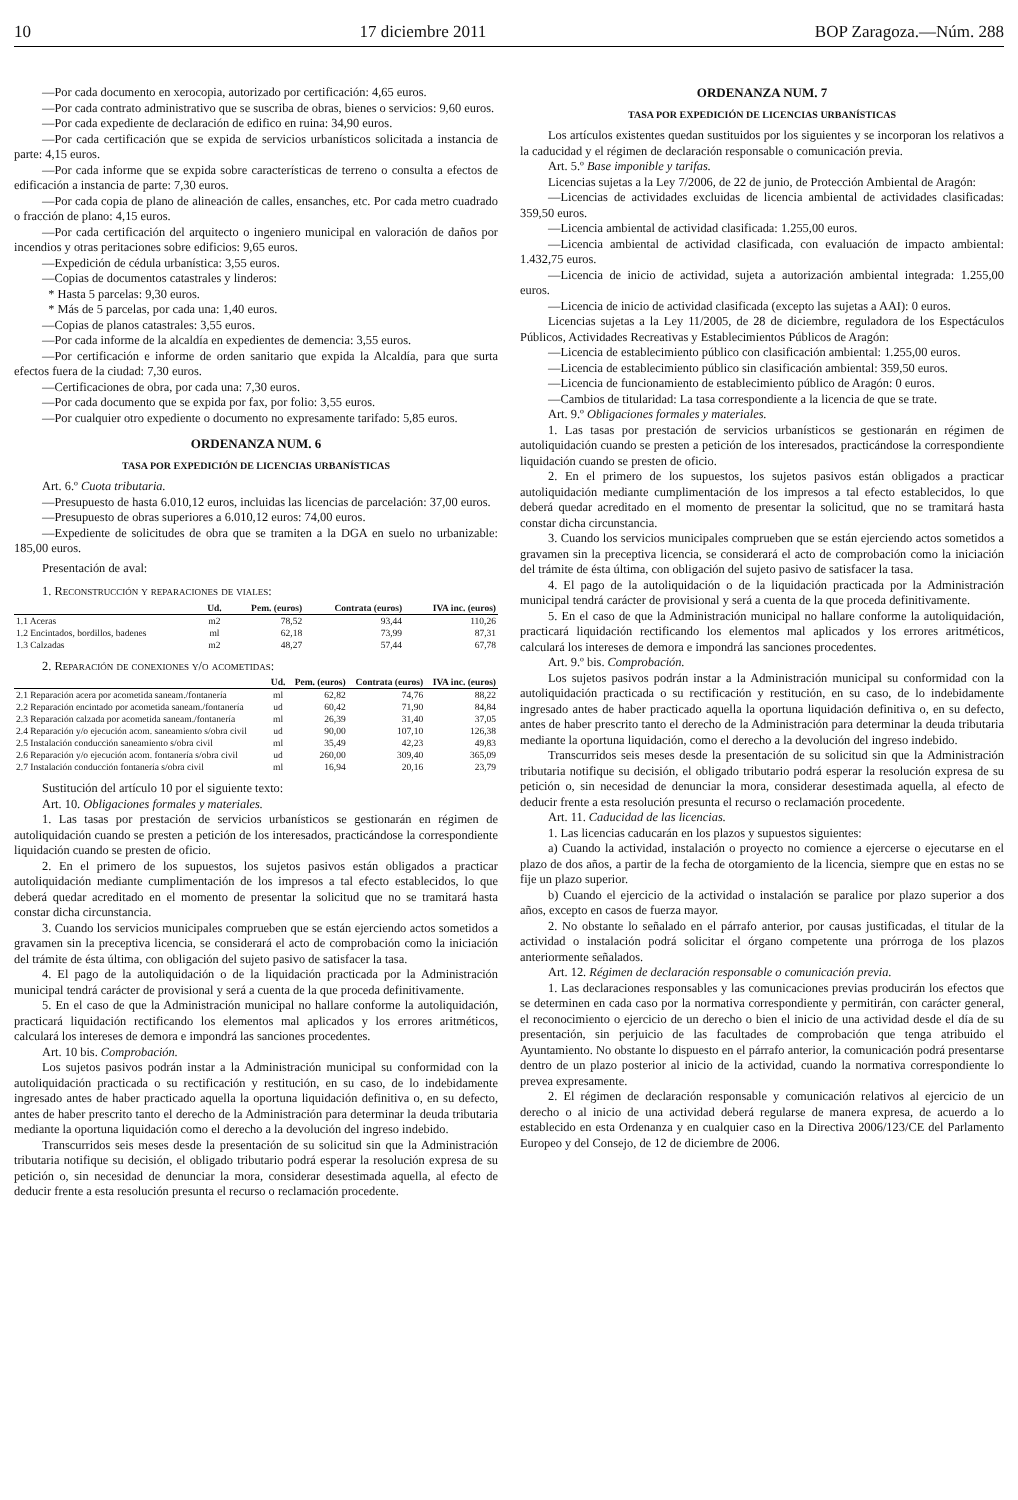10 17 diciembre 2011 BOP Zaragoza.—Núm. 288
—Por cada documento en xerocopia, autorizado por certificación: 4,65 euros.
—Por cada contrato administrativo que se suscriba de obras, bienes o servicios: 9,60 euros.
—Por cada expediente de declaración de edifico en ruina: 34,90 euros.
—Por cada certificación que se expida de servicios urbanísticos solicitada a instancia de parte: 4,15 euros.
—Por cada informe que se expida sobre características de terreno o consulta a efectos de edificación a instancia de parte: 7,30 euros.
—Por cada copia de plano de alineación de calles, ensanches, etc. Por cada metro cuadrado o fracción de plano: 4,15 euros.
—Por cada certificación del arquitecto o ingeniero municipal en valoración de daños por incendios y otras peritaciones sobre edificios: 9,65 euros.
—Expedición de cédula urbanística: 3,55 euros.
—Copias de documentos catastrales y linderos:
* Hasta 5 parcelas: 9,30 euros.
* Más de 5 parcelas, por cada una: 1,40 euros.
—Copias de planos catastrales: 3,55 euros.
—Por cada informe de la alcaldía en expedientes de demencia: 3,55 euros.
—Por certificación e informe de orden sanitario que expida la Alcaldía, para que surta efectos fuera de la ciudad: 7,30 euros.
—Certificaciones de obra, por cada una: 7,30 euros.
—Por cada documento que se expida por fax, por folio: 3,55 euros.
—Por cualquier otro expediente o documento no expresamente tarifado: 5,85 euros.
ORDENANZA NUM. 6
TASA POR EXPEDICIÓN DE LICENCIAS URBANÍSTICAS
Art. 6.º Cuota tributaria.
—Presupuesto de hasta 6.010,12 euros, incluidas las licencias de parcelación: 37,00 euros.
—Presupuesto de obras superiores a 6.010,12 euros: 74,00 euros.
—Expediente de solicitudes de obra que se tramiten a la DGA en suelo no urbanizable: 185,00 euros.
Presentación de aval:
1. Reconstrucción y reparaciones de viales:
| | Ud. | Pem. (euros) | Contrata (euros) | IVA inc. (euros) |
| --- | --- | --- | --- | --- |
| 1.1 Aceras | m2 | 78,52 | 93,44 | 110,26 |
| 1.2 Encintados, bordillos, badenes | ml | 62,18 | 73,99 | 87,31 |
| 1.3 Calzadas | m2 | 48,27 | 57,44 | 67,78 |
2. Reparación de conexiones y/o acometidas:
| | Ud. | Pem. (euros) | Contrata (euros) | IVA inc. (euros) |
| --- | --- | --- | --- | --- |
| 2.1 Reparación acera por acometida saneam./fontanería | ml | 62,82 | 74,76 | 88,22 |
| 2.2 Reparación encintado por acometida saneam./fontanería | ud | 60,42 | 71,90 | 84,84 |
| 2.3 Reparación calzada por acometida saneam./fontanería | ml | 26,39 | 31,40 | 37,05 |
| 2.4 Reparación y/o ejecución acom. saneamiento s/obra civil | ud | 90,00 | 107,10 | 126,38 |
| 2.5 Instalación conducción saneamiento s/obra civil | ml | 35,49 | 42,23 | 49,83 |
| 2.6 Reparación y/o ejecución acom. fontanería s/obra civil | ud | 260,00 | 309,40 | 365,09 |
| 2.7 Instalación conducción fontanería s/obra civil | ml | 16,94 | 20,16 | 23,79 |
Sustitución del artículo 10 por el siguiente texto:
Art. 10. Obligaciones formales y materiales.
1. Las tasas por prestación de servicios urbanísticos se gestionarán en régimen de autoliquidación cuando se presten a petición de los interesados, practicándose la correspondiente liquidación cuando se presten de oficio.
2. En el primero de los supuestos, los sujetos pasivos están obligados a practicar autoliquidación mediante cumplimentación de los impresos a tal efecto establecidos, lo que deberá quedar acreditado en el momento de presentar la solicitud que no se tramitará hasta constar dicha circunstancia.
3. Cuando los servicios municipales comprueben que se están ejerciendo actos sometidos a gravamen sin la preceptiva licencia, se considerará el acto de comprobación como la iniciación del trámite de ésta última, con obligación del sujeto pasivo de satisfacer la tasa.
4. El pago de la autoliquidación o de la liquidación practicada por la Administración municipal tendrá carácter de provisional y será a cuenta de la que proceda definitivamente.
5. En el caso de que la Administración municipal no hallare conforme la autoliquidación, practicará liquidación rectificando los elementos mal aplicados y los errores aritméticos, calculará los intereses de demora e impondrá las sanciones procedentes.
Art. 10 bis. Comprobación.
Los sujetos pasivos podrán instar a la Administración municipal su conformidad con la autoliquidación practicada o su rectificación y restitución, en su caso, de lo indebidamente ingresado antes de haber practicado aquella la oportuna liquidación definitiva o, en su defecto, antes de haber prescrito tanto el derecho de la Administración para determinar la deuda tributaria mediante la oportuna liquidación como el derecho a la devolución del ingreso indebido.
Transcurridos seis meses desde la presentación de su solicitud sin que la Administración tributaria notifique su decisión, el obligado tributario podrá esperar la resolución expresa de su petición o, sin necesidad de denunciar la mora, considerar desestimada aquella, al efecto de deducir frente a esta resolución presunta el recurso o reclamación procedente.
ORDENANZA NUM. 7
TASA POR EXPEDICIÓN DE LICENCIAS URBANÍSTICAS
Los artículos existentes quedan sustituidos por los siguientes y se incorporan los relativos a la caducidad y el régimen de declaración responsable o comunicación previa.
Art. 5.º Base imponible y tarifas.
Licencias sujetas a la Ley 7/2006, de 22 de junio, de Protección Ambiental de Aragón:
—Licencias de actividades excluidas de licencia ambiental de actividades clasificadas: 359,50 euros.
—Licencia ambiental de actividad clasificada: 1.255,00 euros.
—Licencia ambiental de actividad clasificada, con evaluación de impacto ambiental: 1.432,75 euros.
—Licencia de inicio de actividad, sujeta a autorización ambiental integrada: 1.255,00 euros.
—Licencia de inicio de actividad clasificada (excepto las sujetas a AAI): 0 euros.
Licencias sujetas a la Ley 11/2005, de 28 de diciembre, reguladora de los Espectáculos Públicos, Actividades Recreativas y Establecimientos Públicos de Aragón:
—Licencia de establecimiento público con clasificación ambiental: 1.255,00 euros.
—Licencia de establecimiento público sin clasificación ambiental: 359,50 euros.
—Licencia de funcionamiento de establecimiento público de Aragón: 0 euros.
—Cambios de titularidad: La tasa correspondiente a la licencia de que se trate.
Art. 9.º Obligaciones formales y materiales.
1. Las tasas por prestación de servicios urbanísticos se gestionarán en régimen de autoliquidación cuando se presten a petición de los interesados, practicándose la correspondiente liquidación cuando se presten de oficio.
2. En el primero de los supuestos, los sujetos pasivos están obligados a practicar autoliquidación mediante cumplimentación de los impresos a tal efecto establecidos, lo que deberá quedar acreditado en el momento de presentar la solicitud, que no se tramitará hasta constar dicha circunstancia.
3. Cuando los servicios municipales comprueben que se están ejerciendo actos sometidos a gravamen sin la preceptiva licencia, se considerará el acto de comprobación como la iniciación del trámite de ésta última, con obligación del sujeto pasivo de satisfacer la tasa.
4. El pago de la autoliquidación o de la liquidación practicada por la Administración municipal tendrá carácter de provisional y será a cuenta de la que proceda definitivamente.
5. En el caso de que la Administración municipal no hallare conforme la autoliquidación, practicará liquidación rectificando los elementos mal aplicados y los errores aritméticos, calculará los intereses de demora e impondrá las sanciones procedentes.
Art. 9.º bis. Comprobación.
Los sujetos pasivos podrán instar a la Administración municipal su conformidad con la autoliquidación practicada o su rectificación y restitución, en su caso, de lo indebidamente ingresado antes de haber practicado aquella la oportuna liquidación definitiva o, en su defecto, antes de haber prescrito tanto el derecho de la Administración para determinar la deuda tributaria mediante la oportuna liquidación, como el derecho a la devolución del ingreso indebido.
Transcurridos seis meses desde la presentación de su solicitud sin que la Administración tributaria notifique su decisión, el obligado tributario podrá esperar la resolución expresa de su petición o, sin necesidad de denunciar la mora, considerar desestimada aquella, al efecto de deducir frente a esta resolución presunta el recurso o reclamación procedente.
Art. 11. Caducidad de las licencias.
1. Las licencias caducarán en los plazos y supuestos siguientes:
a) Cuando la actividad, instalación o proyecto no comience a ejercerse o ejecutarse en el plazo de dos años, a partir de la fecha de otorgamiento de la licencia, siempre que en estas no se fije un plazo superior.
b) Cuando el ejercicio de la actividad o instalación se paralice por plazo superior a dos años, excepto en casos de fuerza mayor.
2. No obstante lo señalado en el párrafo anterior, por causas justificadas, el titular de la actividad o instalación podrá solicitar el órgano competente una prórroga de los plazos anteriormente señalados.
Art. 12. Régimen de declaración responsable o comunicación previa.
1. Las declaraciones responsables y las comunicaciones previas producirán los efectos que se determinen en cada caso por la normativa correspondiente y permitirán, con carácter general, el reconocimiento o ejercicio de un derecho o bien el inicio de una actividad desde el día de su presentación, sin perjuicio de las facultades de comprobación que tenga atribuido el Ayuntamiento. No obstante lo dispuesto en el párrafo anterior, la comunicación podrá presentarse dentro de un plazo posterior al inicio de la actividad, cuando la normativa correspondiente lo prevea expresamente.
2. El régimen de declaración responsable y comunicación relativos al ejercicio de un derecho o al inicio de una actividad deberá regularse de manera expresa, de acuerdo a lo establecido en esta Ordenanza y en cualquier caso en la Directiva 2006/123/CE del Parlamento Europeo y del Consejo, de 12 de diciembre de 2006.